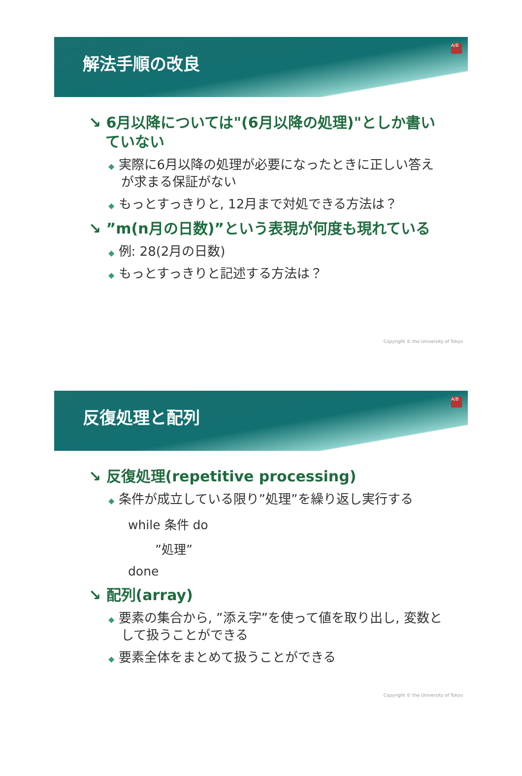解法手順の改良
A/B
↘ 6月以降については"(6月以降の処理)"としか書いていない
◆ 実際に6月以降の処理が必要になったときに正しい答えが求まる保証がない
◆ もっとすっきりと, 12月まで対処できる方法は？
↘ ”m(n月の日数)”という表現が何度も現れている
◆ 例: 28(2月の日数)
◆ もっとすっきりと記述する方法は？
Copyright © the University of Tokyo
反復処理と配列
A/B
↘ 反復処理(repetitive processing)
◆ 条件が成立している限り”処理”を繰り返し実行する
while 条件 do
”処理”
done
↘ 配列(array)
◆ 要素の集合から, ”添え字”を使って値を取り出し, 変数として扱うことができる
◆ 要素全体をまとめて扱うことができる
Copyright © the University of Tokyo